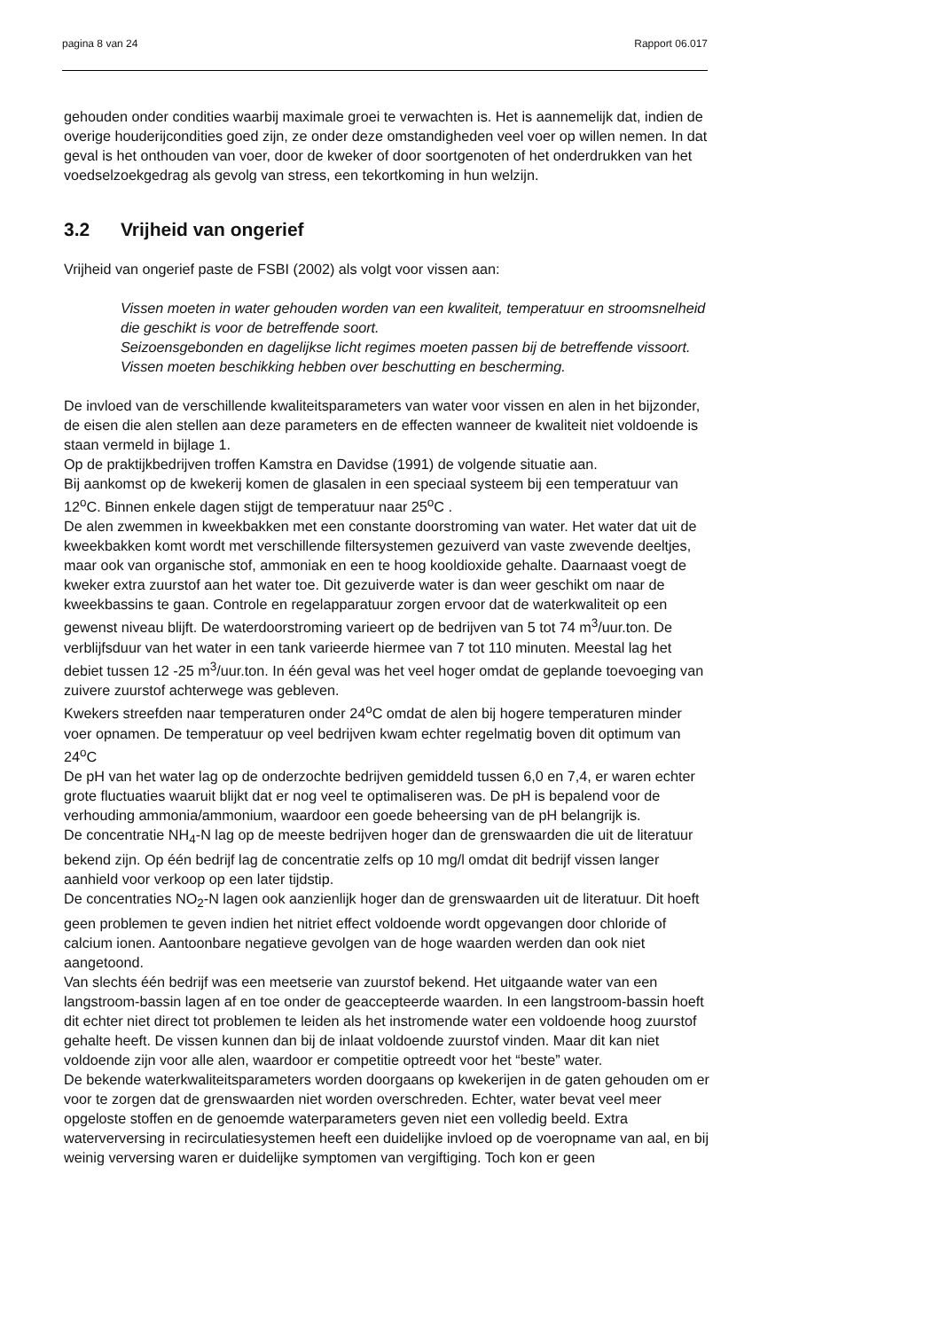pagina 8 van 24 Rapport 06.017
gehouden onder condities waarbij maximale groei te verwachten is. Het is aannemelijk dat, indien de overige houderijcondities goed zijn, ze onder deze omstandigheden veel voer op willen nemen. In dat geval is het onthouden van voer, door de kweker of door soortgenoten of het onderdrukken van het voedselzoekgedrag als gevolg van stress, een tekortkoming in hun welzijn.
3.2 Vrijheid van ongerief
Vrijheid van ongerief paste de FSBI (2002) als volgt voor vissen aan:
Vissen moeten in water gehouden worden van een kwaliteit, temperatuur en stroomsnelheid die geschikt is voor de betreffende soort.
Seizoensgebonden en dagelijkse licht regimes moeten passen bij de betreffende vissoort.
Vissen moeten beschikking hebben over beschutting en bescherming.
De invloed van de verschillende kwaliteitsparameters van water voor vissen en alen in het bijzonder, de eisen die alen stellen aan deze parameters en de effecten wanneer de kwaliteit niet voldoende is staan vermeld in bijlage 1.
Op de praktijkbedrijven troffen Kamstra en Davidse (1991) de volgende situatie aan.
Bij aankomst op de kwekerij komen de glasalen in een speciaal systeem bij een temperatuur van 12<sup>o</sup>C. Binnen enkele dagen stijgt de temperatuur naar 25<sup>o</sup>C .
De alen zwemmen in kweekbakken met een constante doorstroming van water. Het water dat uit de kweekbakken komt wordt met verschillende filtersystemen gezuiverd van vaste zwevende deeltjes, maar ook van organische stof, ammoniak en een te hoog kooldioxide gehalte. Daarnaast voegt de kweker extra zuurstof aan het water toe. Dit gezuiverde water is dan weer geschikt om naar de kweekbassins te gaan. Controle en regelapparatuur zorgen ervoor dat de waterkwaliteit op een gewenst niveau blijft. De waterdoorstroming varieert op de bedrijven van 5 tot 74 m<sup>3</sup>/uur.ton. De verblijfsduur van het water in een tank varieerde hiermee van 7 tot 110 minuten. Meestal lag het debiet tussen 12 -25 m<sup>3</sup>/uur.ton. In één geval was het veel hoger omdat de geplande toevoeging van zuivere zuurstof achterwege was gebleven.
Kwekers streefden naar temperaturen onder 24<sup>o</sup>C omdat de alen bij hogere temperaturen minder voer opnamen. De temperatuur op veel bedrijven kwam echter regelmatig boven dit optimum van 24<sup>o</sup>C
De pH van het water lag op de onderzochte bedrijven gemiddeld tussen 6,0 en 7,4, er waren echter grote fluctuaties waaruit blijkt dat er nog veel te optimaliseren was. De pH is bepalend voor de verhouding ammonia/ammonium, waardoor een goede beheersing van de pH belangrijk is.
De concentratie NH<sub>4</sub>-N lag op de meeste bedrijven hoger dan de grenswaarden die uit de literatuur bekend zijn. Op één bedrijf lag de concentratie zelfs op 10 mg/l omdat dit bedrijf vissen langer aanhield voor verkoop op een later tijdstip.
De concentraties NO<sub>2</sub>-N lagen ook aanzienlijk hoger dan de grenswaarden uit de literatuur. Dit hoeft geen problemen te geven indien het nitriet effect voldoende wordt opgevangen door chloride of calcium ionen. Aantoonbare negatieve gevolgen van de hoge waarden werden dan ook niet aangetoond.
Van slechts één bedrijf was een meetserie van zuurstof bekend. Het uitgaande water van een langstroom-bassin lagen af en toe onder de geaccepteerde waarden. In een langstroom-bassin hoeft dit echter niet direct tot problemen te leiden als het instromende water een voldoende hoog zuurstof gehalte heeft. De vissen kunnen dan bij de inlaat voldoende zuurstof vinden. Maar dit kan niet voldoende zijn voor alle alen, waardoor er competitie optreedt voor het “beste” water.
De bekende waterkwaliteitsparameters worden doorgaans op kwekerijen in de gaten gehouden om er voor te zorgen dat de grenswaarden niet worden overschreden. Echter, water bevat veel meer opgeloste stoffen en de genoemde waterparameters geven niet een volledig beeld. Extra waterverversing in recirculatiesystemen heeft een duidelijke invloed op de voeropname van aal, en bij weinig verversing waren er duidelijke symptomen van vergiftiging. Toch kon er geen